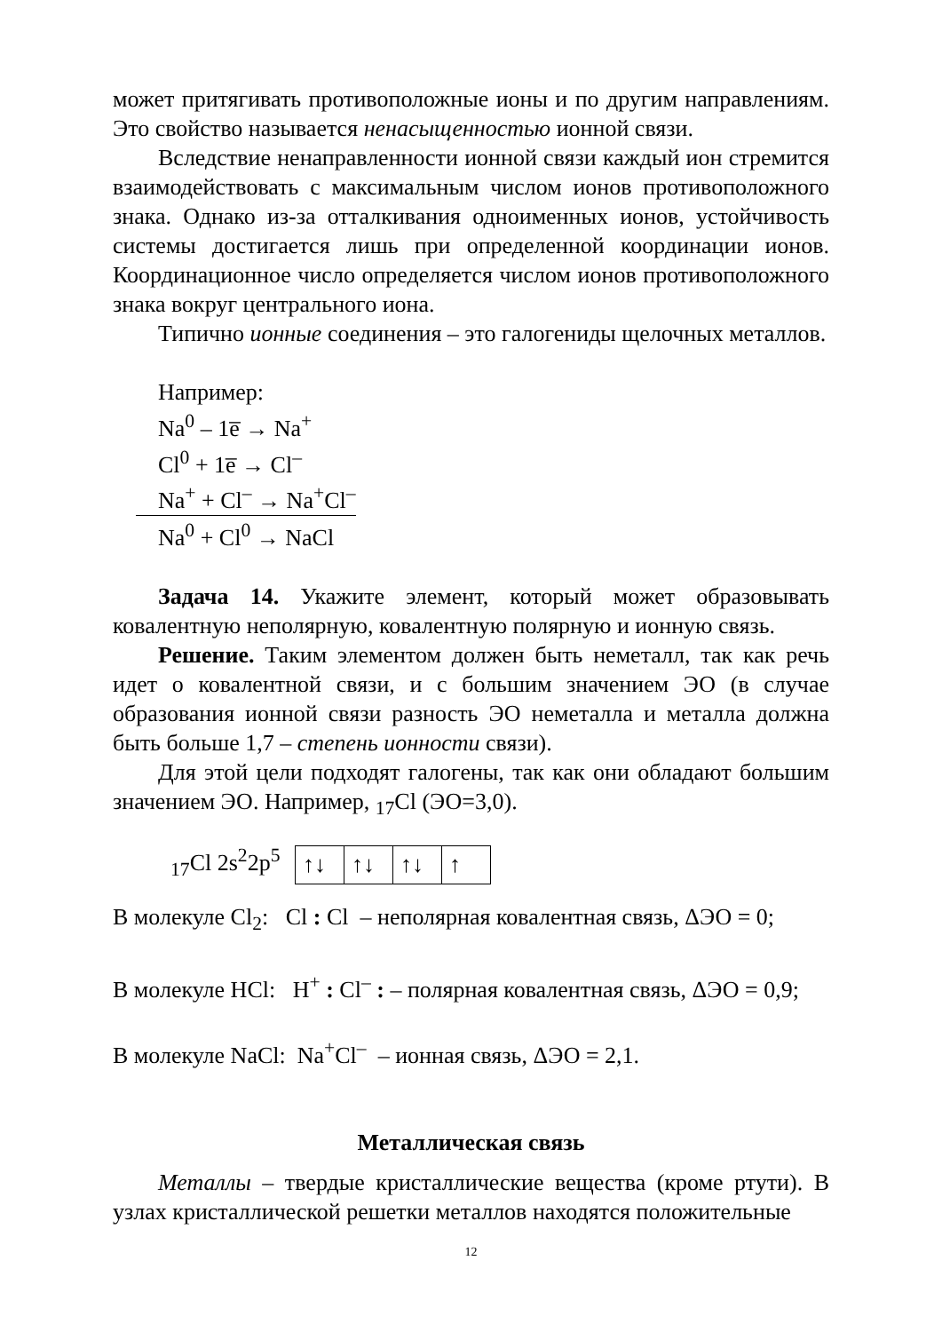может притягивать противоположные ионы и по другим направлениям. Это свойство называется ненасыщенностью ионной связи.
Вследствие ненаправленности ионной связи каждый ион стремится взаимодействовать с максимальным числом ионов противоположного знака. Однако из-за отталкивания одноименных ионов, устойчивость системы достигается лишь при определенной координации ионов. Координационное число определяется числом ионов противоположного знака вокруг центрального иона.
Типично ионные соединения – это галогениды щелочных металлов.
Например:
Na<sup>0</sup> – 1e̅ → Na<sup>+</sup>
Cl<sup>0</sup> + 1e̅ → Cl<sup>–</sup>
Na<sup>+</sup> + Cl<sup>–</sup> → Na<sup>+</sup>Cl<sup>–</sup>
Na<sup>0</sup> + Cl<sup>0</sup> → NaCl
Задача 14. Укажите элемент, который может образовывать ковалентную неполярную, ковалентную полярную и ионную связь.
Решение. Таким элементом должен быть неметалл, так как речь идет о ковалентной связи, и с большим значением ЭО (в случае образования ионной связи разность ЭО неметалла и металла должна быть больше 1,7 – степень ионности связи).
Для этой цели подходят галогены, так как они обладают большим значением ЭО. Например, <sub>17</sub>Cl (ЭО=3,0).
<sub>17</sub>Cl 2s<sup>2</sup>2p<sup>5</sup>
| ↑↓ | ↑↓ | ↑↓ | ↑ |
В молекуле Cl<sub>2</sub>: Cl : Cl – неполярная ковалентная связь, ΔЭО = 0;
В молекуле HCl: H<sup>+</sup> : Cl<sup>–</sup> : – полярная ковалентная связь, ΔЭО = 0,9;
В молекуле NaCl: Na<sup>+</sup>Cl<sup>–</sup> – ионная связь, ΔЭО = 2,1.
Металлическая связь
Металлы – твердые кристаллические вещества (кроме ртути). В узлах кристаллической решетки металлов находятся положительные
12